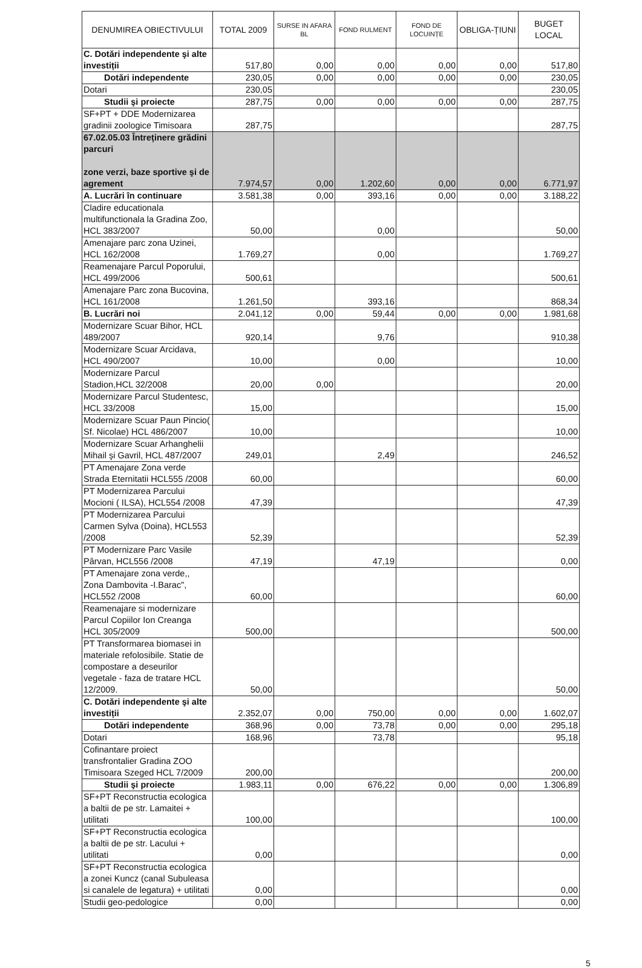| DENUMIREA OBIECTIVULUI | TOTAL 2009 | SURSE IN AFARA BL | FOND RULMENT | FOND DE LOCUINȚE | OBLIGA-ȚIUNI | BUGET LOCAL |
| --- | --- | --- | --- | --- | --- | --- |
| C. Dotări independente şi alte investiții | 517,80 | 0,00 | 0,00 | 0,00 | 0,00 | 517,80 |
| Dotări independente | 230,05 | 0,00 | 0,00 | 0,00 | 0,00 | 230,05 |
| Dotari | 230,05 | | | | | 230,05 |
| Studii şi proiecte | 287,75 | 0,00 | 0,00 | 0,00 | 0,00 | 287,75 |
| SF+PT + DDE Modernizarea gradinii zoologice Timisoara | 287,75 | | | | | 287,75 |
| 67.02.05.03 Întreținere grădini parcuri zone verzi, baze sportive şi de agrement | 7.974,57 | 0,00 | 1.202,60 | 0,00 | 0,00 | 6.771,97 |
| A. Lucrări în continuare | 3.581,38 | 0,00 | 393,16 | 0,00 | 0,00 | 3.188,22 |
| Cladire educationala multifunctionala la Gradina Zoo, HCL 383/2007 | 50,00 | | 0,00 | | | 50,00 |
| Amenajare parc zona Uzinei, HCL 162/2008 | 1.769,27 | | 0,00 | | | 1.769,27 |
| Reamenajare Parcul Poporului, HCL 499/2006 | 500,61 | | | | | 500,61 |
| Amenajare Parc zona Bucovina, HCL 161/2008 | 1.261,50 | | 393,16 | | | 868,34 |
| B. Lucrări noi | 2.041,12 | 0,00 | 59,44 | 0,00 | 0,00 | 1.981,68 |
| Modernizare Scuar Bihor, HCL 489/2007 | 920,14 | | 9,76 | | | 910,38 |
| Modernizare Scuar Arcidava, HCL 490/2007 | 10,00 | | 0,00 | | | 10,00 |
| Modernizare Parcul Stadion,HCL 32/2008 | 20,00 | 0,00 | | | | 20,00 |
| Modernizare Parcul Studentesc, HCL 33/2008 | 15,00 | | | | | 15,00 |
| Modernizare Scuar Paun Pincio( Sf. Nicolae) HCL 486/2007 | 10,00 | | | | | 10,00 |
| Modernizare Scuar Arhanghelii Mihail şi Gavril, HCL 487/2007 | 249,01 | | 2,49 | | | 246,52 |
| PT Amenajare Zona verde Strada Eternitatii HCL555 /2008 | 60,00 | | | | | 60,00 |
| PT Modernizarea Parcului Mocioni ( ILSA), HCL554 /2008 | 47,39 | | | | | 47,39 |
| PT Modernizarea Parcului Carmen Sylva (Doina), HCL553 /2008 | 52,39 | | | | | 52,39 |
| PT Modernizare Parc Vasile Pârvan, HCL556 /2008 | 47,19 | | 47,19 | | | 0,00 |
| PT Amenajare zona verde,, Zona Dambovita -I.Barac", HCL552 /2008 | 60,00 | | | | | 60,00 |
| Reamenajare si modernizare Parcul Copiilor Ion Creanga HCL 305/2009 | 500,00 | | | | | 500,00 |
| PT Transformarea biomasei in materiale refolosibile. Statie de compostare a deseurilor vegetale - faza de tratare HCL 12/2009. | 50,00 | | | | | 50,00 |
| C. Dotări independente şi alte investiții | 2.352,07 | 0,00 | 750,00 | 0,00 | 0,00 | 1.602,07 |
| Dotări independente | 368,96 | 0,00 | 73,78 | 0,00 | 0,00 | 295,18 |
| Dotari | 168,96 | | 73,78 | | | 95,18 |
| Cofinantare proiect transfrontalier Gradina ZOO Timisoara Szeged HCL 7/2009 | 200,00 | | | | | 200,00 |
| Studii şi proiecte | 1.983,11 | 0,00 | 676,22 | 0,00 | 0,00 | 1.306,89 |
| SF+PT Reconstructia ecologica a baltii de pe str. Lamaitei + utilitati | 100,00 | | | | | 100,00 |
| SF+PT Reconstructia ecologica a baltii de pe str. Lacului + utilitati | 0,00 | | | | | 0,00 |
| SF+PT Reconstructia ecologica a zonei Kuncz (canal Subuleasa si canalele de legatura) + utilitati | 0,00 | | | | | 0,00 |
| Studii geo-pedologice | 0,00 | | | | | 0,00 |
5